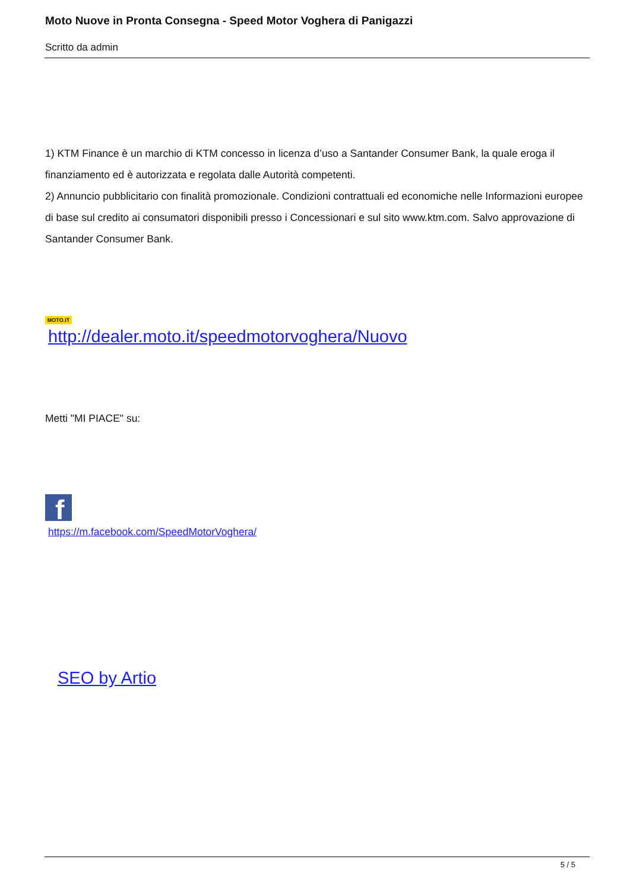Moto Nuove in Pronta Consegna - Speed Motor Voghera di Panigazzi
Scritto da admin
1) KTM Finance è un marchio di KTM concesso in licenza d’uso a Santander Consumer Bank, la quale eroga il finanziamento ed è autorizzata e regolata dalle Autorità competenti.
2) Annuncio pubblicitario con finalità promozionale. Condizioni contrattuali ed economiche nelle Informazioni europee di base sul credito ai consumatori disponibili presso i Concessionari e sul sito www.ktm.com. Salvo approvazione di Santander Consumer Bank.
MOTO.IT
http://dealer.moto.it/speedmotorvoghera/Nuovo
Metti "MI PIACE" su:
f
https://m.facebook.com/SpeedMotorVoghera/
SEO by Artio
5 / 5